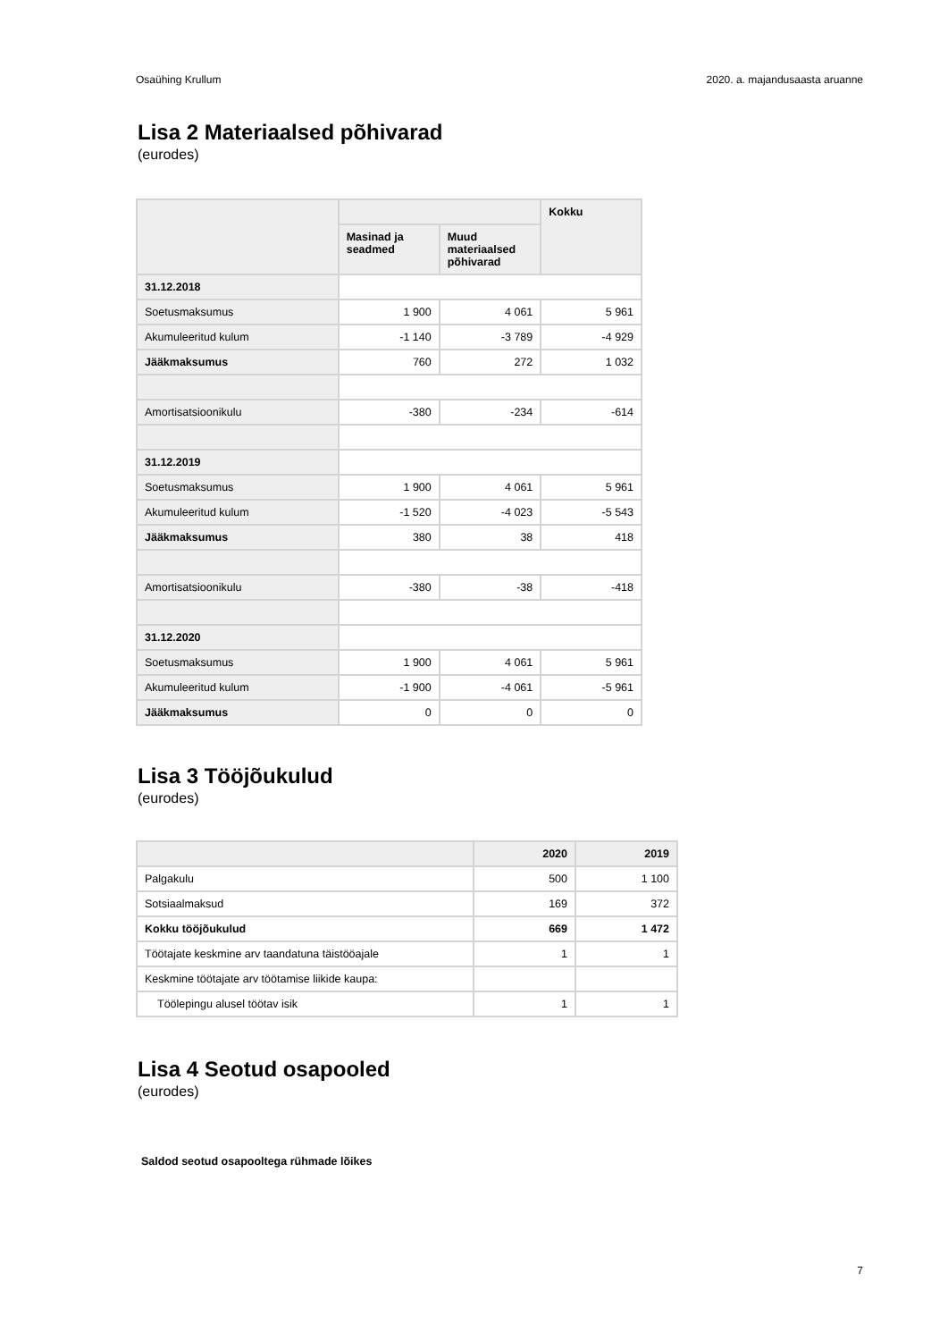Osaühing Krullum 2020. a. majandusaasta aruanne
Lisa 2 Materiaalsed põhivarad
(eurodes)
| | | | Kokku |
| --- | --- | --- | --- |
| | Masinad ja seadmed | Muud materiaalsed põhivarad | |
| 31.12.2018 | | | |
| Soetusmaksumus | 1 900 | 4 061 | 5 961 |
| Akumuleeritud kulum | -1 140 | -3 789 | -4 929 |
| Jääkmaksumus | 760 | 272 | 1 032 |
| Amortisatsioonikulu | -380 | -234 | -614 |
| 31.12.2019 | | | |
| Soetusmaksumus | 1 900 | 4 061 | 5 961 |
| Akumuleeritud kulum | -1 520 | -4 023 | -5 543 |
| Jääkmaksumus | 380 | 38 | 418 |
| Amortisatsioonikulu | -380 | -38 | -418 |
| 31.12.2020 | | | |
| Soetusmaksumus | 1 900 | 4 061 | 5 961 |
| Akumuleeritud kulum | -1 900 | -4 061 | -5 961 |
| Jääkmaksumus | 0 | 0 | 0 |
Lisa 3 Tööjõukulud
(eurodes)
| | 2020 | 2019 |
| --- | --- | --- |
| Palgakulu | 500 | 1 100 |
| Sotsiaalmaksud | 169 | 372 |
| Kokku tööjõukulud | 669 | 1 472 |
| Töötajate keskmine arv taandatuna täistööajale | 1 | 1 |
| Keskmine töötajate arv töötamise liikide kaupa: | | |
| Töölepingu alusel töötav isik | 1 | 1 |
Lisa 4 Seotud osapooled
(eurodes)
Saldod seotud osapooltega rühmade lõikes
7